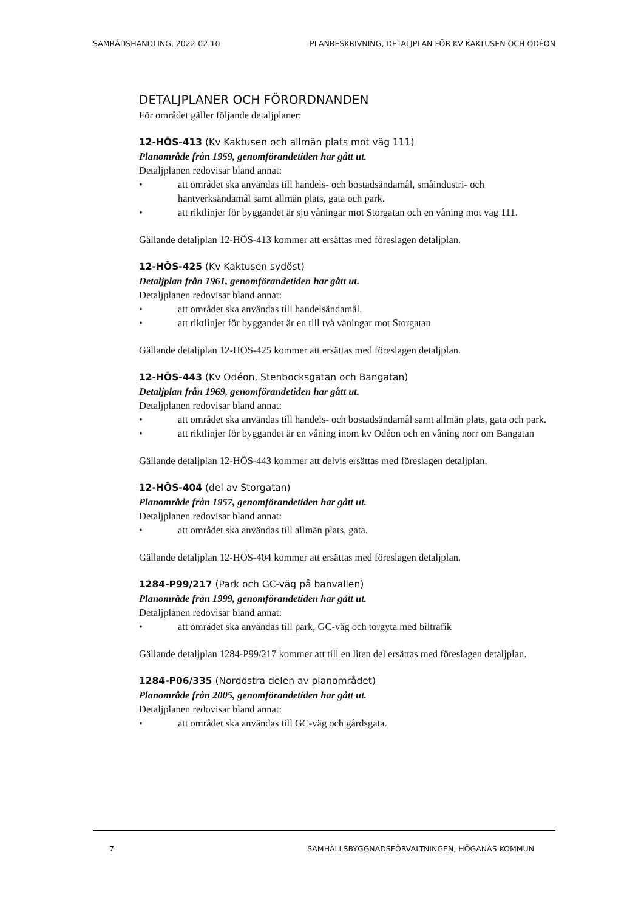SAMRÅDSHANDLING, 2022-02-10 PLANBESKRIVNING, DETALJPLAN FÖR KV KAKTUSEN OCH ODÉON
DETALJPLANER OCH FÖRORDNANDEN
För området gäller följande detaljplaner:
12-HÖS-413 (Kv Kaktusen och allmän plats mot väg 111)
Planområde från 1959, genomförandetiden har gått ut.
Detaljplanen redovisar bland annat:
• att området ska användas till handels- och bostadsändamål, småindustri- och hantverksändamål samt allmän plats, gata och park.
• att riktlinjer för byggandet är sju våningar mot Storgatan och en våning mot väg 111.
Gällande detaljplan 12-HÖS-413 kommer att ersättas med föreslagen detaljplan.
12-HÖS-425 (Kv Kaktusen sydöst)
Detaljplan från 1961, genomförandetiden har gått ut.
Detaljplanen redovisar bland annat:
• att området ska användas till handelsändamål.
• att riktlinjer för byggandet är en till två våningar mot Storgatan
Gällande detaljplan 12-HÖS-425 kommer att ersättas med föreslagen detaljplan.
12-HÖS-443 (Kv Odéon, Stenbocksgatan och Bangatan)
Detaljplan från 1969, genomförandetiden har gått ut.
Detaljplanen redovisar bland annat:
• att området ska användas till handels- och bostadsändamål samt allmän plats, gata och park.
• att riktlinjer för byggandet är en våning inom kv Odéon och en våning norr om Bangatan
Gällande detaljplan 12-HÖS-443 kommer att delvis ersättas med föreslagen detaljplan.
12-HÖS-404 (del av Storgatan)
Planområde från 1957, genomförandetiden har gått ut.
Detaljplanen redovisar bland annat:
• att området ska användas till allmän plats, gata.
Gällande detaljplan 12-HÖS-404 kommer att ersättas med föreslagen detaljplan.
1284-P99/217 (Park och GC-väg på banvallen)
Planområde från 1999, genomförandetiden har gått ut.
Detaljplanen redovisar bland annat:
• att området ska användas till park, GC-väg och torgyta med biltrafik
Gällande detaljplan 1284-P99/217 kommer att till en liten del ersättas med föreslagen detaljplan.
1284-P06/335 (Nordöstra delen av planområdet)
Planområde från 2005, genomförandetiden har gått ut.
Detaljplanen redovisar bland annat:
• att området ska användas till GC-väg och gårdsgata.
7 SAMHÄLLSBYGGNADSFÖRVALTNINGEN, HÖGANÄS KOMMUN